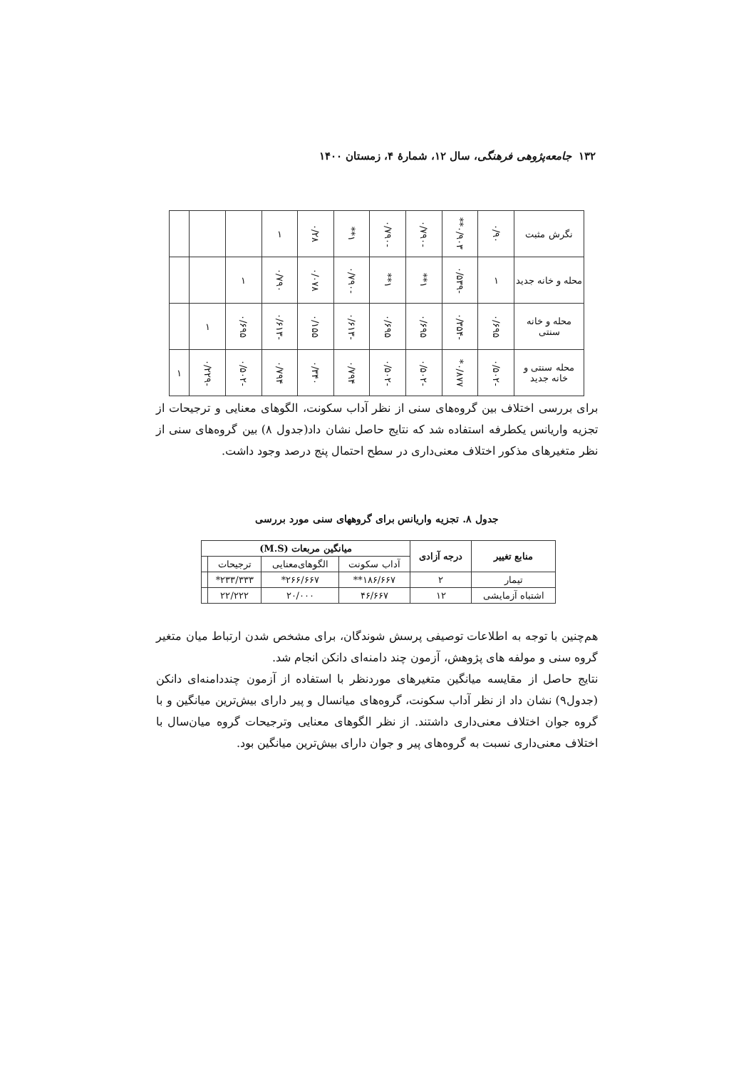۱۳۲ جامعه‌پژوهی فرهنگی، سال ۱۲، شمارهٔ ۴، زمستان ۱۴۰۰
| نگرش مثبت | ۰/۹۰ | ۰/۹۰۳** | -۰/۷۹۰ | -۰/۷۹۰ | ۱** | ۰/۲۸ | ۱ | | | |
| محله و خانه جدید | ۱ | -۰/۵۳۹ | ۱** | ۱** | -۰/۷۹۰ | ۰/۰۷۸ | ۰/۷۹۰ | ۱ | | |
| محله و خانه سنتی | ۰/۶۹۵ | -۰/۳۵۴ | ۰/۶۹۵ | ۰/۶۹۵ | -۰/۶۱۳ | ۰/۱۵۵ | -۰/۶۱۳ | ۰/۶۹۵ | ۱ | |
| محله سنتی و خانه جدید | -۰/۵۰۲ | ۰/۸۷۷* | -۰/۵۰۲ | -۰/۵۰۲ | ۰/۷۹۴ | ۰/۳۴۰ | ۰/۷۹۴ | -۰/۵۰۲ | -۰/۲۲۹ | ۱ |
برای بررسی اختلاف بین گروه‌های سنی از نظر آداب سکونت، الگوهای معنایی و ترجیحات از تجزیه واریانس یکطرفه استفاده شد که نتایج حاصل نشان داد(جدول ۸) بین گروه‌های سنی از نظر متغیرهای مذکور اختلاف معنی‌داری در سطح احتمال پنج درصد وجود داشت.
جدول ۸. تجزیه واریانس برای گروههای سنی مورد بررسی
| منابع تغییر | درجه آزادی | میانگین مربعات (M.S) | | | |
| --- | --- | --- | --- | --- | --- |
| | | آداب سکونت | الگوهای‌معنایی | ترجیحات | |
| تیمار | ۲ | ۱۸۶/۶۶۷** | ۲۶۶/۶۶۷* | ۲۳۳/۳۳۳* | |
| اشتباه آزمایشی | ۱۲ | ۴۶/۶۶۷ | ۲۰/۰۰۰ | ۲۲/۲۲۲ | |
هم‌چنین با توجه به اطلاعات توصیفی پرسش شوندگان، برای مشخص شدن ارتباط میان متغیر گروه سنی و مولفه های پژوهش، آزمون چند دامنه‌ای دانکن انجام شد.
نتایج حاصل از مقایسه میانگین متغیرهای موردنظر با استفاده از آزمون چنددامنه‌ای دانکن (جدول۹) نشان داد از نظر آداب سکونت، گروه‌های میانسال و پیر دارای بیش‌ترین میانگین و با گروه جوان اختلاف معنی‌داری داشتند. از نظر الگوهای معنایی وترجیحات گروه میان‌سال با اختلاف معنی‌داری نسبت به گروه‌های پیر و جوان دارای بیش‌ترین میانگین بود.